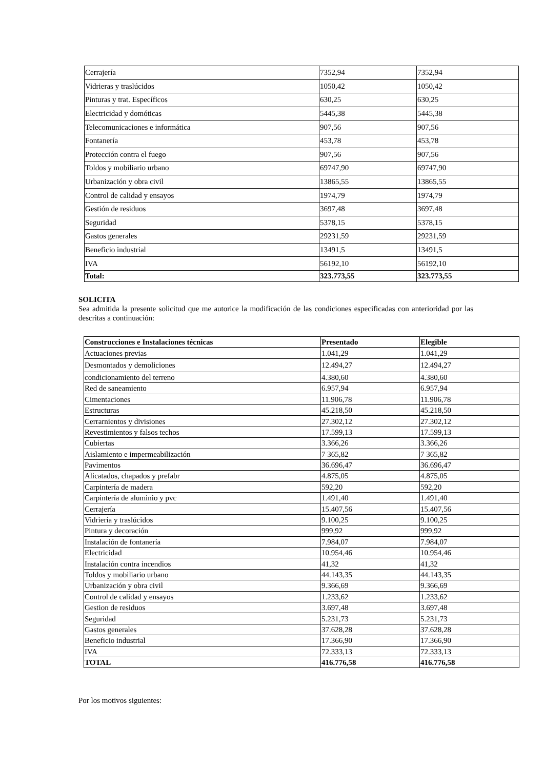| Cerrajería | 7352,94 | 7352,94 |
| Vidrieras y traslúcidos | 1050,42 | 1050,42 |
| Pinturas y trat. Específicos | 630,25 | 630,25 |
| Electricidad y domóticas | 5445,38 | 5445,38 |
| Telecomunicaciones e informática | 907,56 | 907,56 |
| Fontanería | 453,78 | 453,78 |
| Protección contra el fuego | 907,56 | 907,56 |
| Toldos y mobiliario urbano | 69747,90 | 69747,90 |
| Urbanización y obra civil | 13865,55 | 13865,55 |
| Control de calidad y ensayos | 1974,79 | 1974,79 |
| Gestión de residuos | 3697,48 | 3697,48 |
| Seguridad | 5378,15 | 5378,15 |
| Gastos generales | 29231,59 | 29231,59 |
| Beneficio industrial | 13491,5 | 13491,5 |
| IVA | 56192,10 | 56192,10 |
| Total: | 323.773,55 | 323.773,55 |
SOLICITA
Sea admitida la presente solicitud que me autorice la modificación de las condiciones especificadas con anterioridad por las descritas a continuación:
| Construcciones e Instalaciones técnicas | Presentado | Elegible |
| --- | --- | --- |
| Actuaciones previas | 1.041,29 | 1.041,29 |
| Desmontados y demoliciones | 12.494,27 | 12.494,27 |
| condicionamiento del terreno | 4.380,60 | 4.380,60 |
| Red de saneamiento | 6.957,94 | 6.957,94 |
| Cimentaciones | 11.906,78 | 11.906,78 |
| Estructuras | 45.218,50 | 45.218,50 |
| Cerrarnientos y divisiones | 27.302,12 | 27.302,12 |
| Revestimientos y falsos techos | 17.599,13 | 17.599,13 |
| Cubiertas | 3.366,26 | 3.366,26 |
| Aislamiento e impermeabilización | 7 365,82 | 7 365,82 |
| Pavimentos | 36.696,47 | 36.696,47 |
| Alicatados, chapados y prefabr | 4.875,05 | 4.875,05 |
| Carpintería de madera | 592,20 | 592,20 |
| Carpintería de aluminio y pvc | 1.491,40 | 1.491,40 |
| Cerrajería | 15.407,56 | 15.407,56 |
| Vidriería y traslúcidos | 9.100,25 | 9.100,25 |
| Pintura y decoración | 999,92 | 999,92 |
| Instalación de fontanería | 7.984,07 | 7.984,07 |
| Electricidad | 10.954,46 | 10.954,46 |
| Instalación contra incendios | 41,32 | 41,32 |
| Toldos y mobiliario urbano | 44.143,35 | 44.143,35 |
| Urbanización y obra civil | 9.366,69 | 9.366,69 |
| Control de calidad y ensayos | 1.233,62 | 1.233,62 |
| Gestion de residuos | 3.697,48 | 3.697,48 |
| Seguridad | 5.231,73 | 5.231,73 |
| Gastos generales | 37.628,28 | 37.628,28 |
| Beneficio industrial | 17.366,90 | 17.366,90 |
| IVA | 72.333,13 | 72.333,13 |
| TOTAL | 416.776,58 | 416.776,58 |
Por los motivos siguientes: